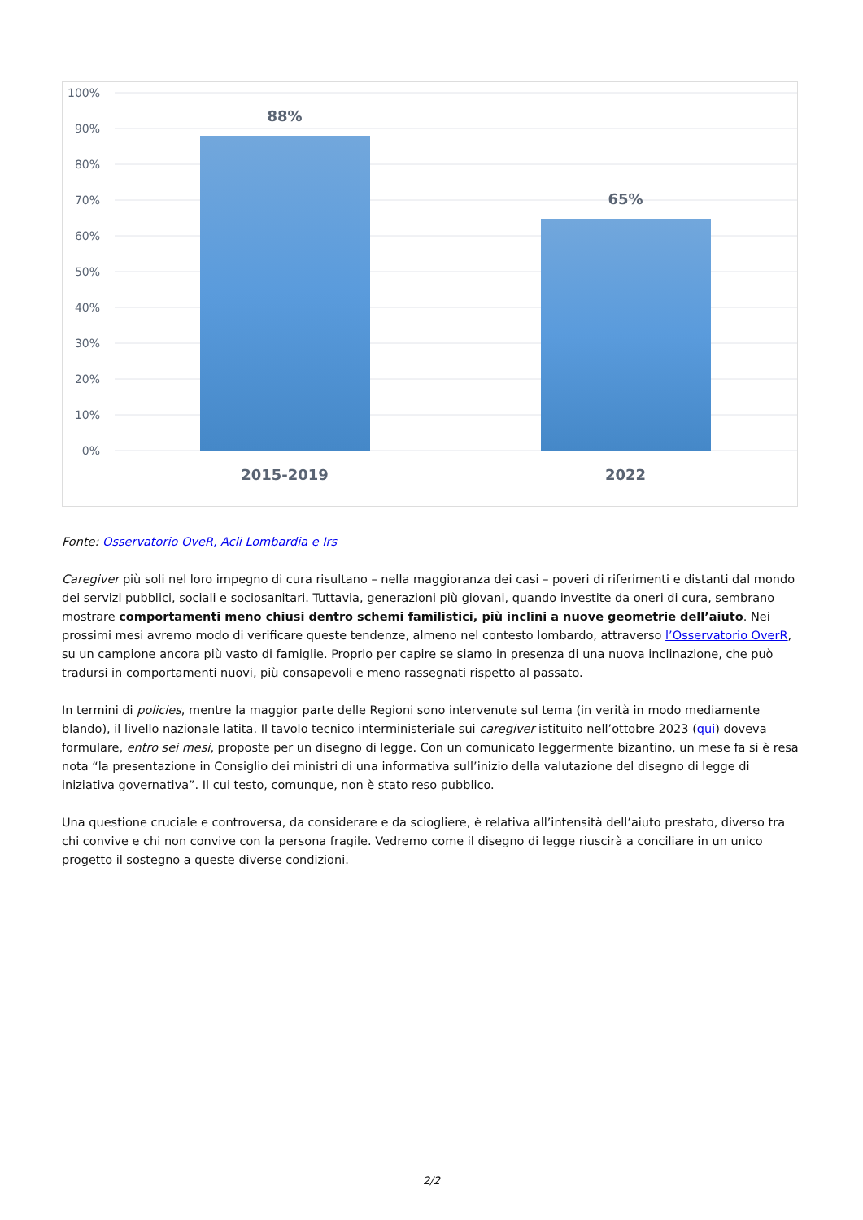100%
90%
80%
70%
60%
50%
40%
30%
20%
10%
0%
88%
65%
2015-2019
2022
Fonte: Osservatorio OveR, Acli Lombardia e Irs
Caregiver più soli nel loro impegno di cura risultano – nella maggioranza dei casi – poveri di riferimenti e distanti dal mondo dei servizi pubblici, sociali e sociosanitari. Tuttavia, generazioni più giovani, quando investite da oneri di cura, sembrano mostrare comportamenti meno chiusi dentro schemi familistici, più inclini a nuove geometrie dell’aiuto. Nei prossimi mesi avremo modo di verificare queste tendenze, almeno nel contesto lombardo, attraverso l’Osservatorio OverR, su un campione ancora più vasto di famiglie. Proprio per capire se siamo in presenza di una nuova inclinazione, che può tradursi in comportamenti nuovi, più consapevoli e meno rassegnati rispetto al passato.
In termini di policies, mentre la maggior parte delle Regioni sono intervenute sul tema (in verità in modo mediamente blando), il livello nazionale latita. Il tavolo tecnico interministeriale sui caregiver istituito nell’ottobre 2023 (qui) doveva formulare, entro sei mesi, proposte per un disegno di legge. Con un comunicato leggermente bizantino, un mese fa si è resa nota “la presentazione in Consiglio dei ministri di una informativa sull’inizio della valutazione del disegno di legge di iniziativa governativa”. Il cui testo, comunque, non è stato reso pubblico.
Una questione cruciale e controversa, da considerare e da sciogliere, è relativa all’intensità dell’aiuto prestato, diverso tra chi convive e chi non convive con la persona fragile. Vedremo come il disegno di legge riuscirà a conciliare in un unico progetto il sostegno a queste diverse condizioni.
2/2